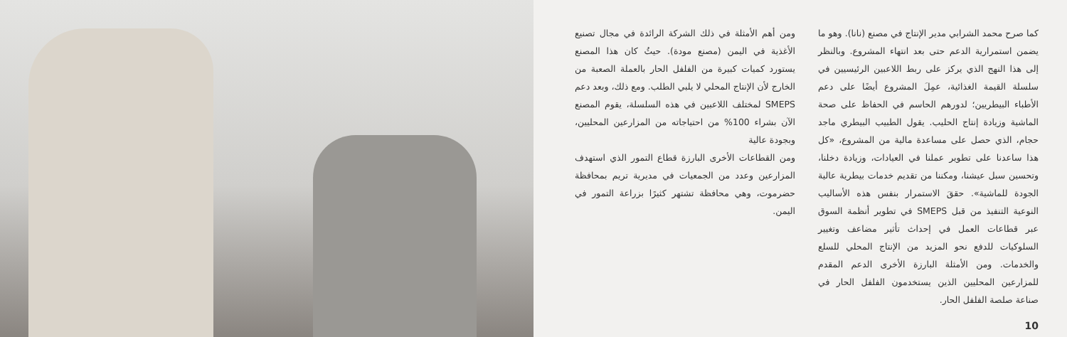كما صرح محمد الشرابي مدير الإنتاج في مصنع (نانا). وهو ما يضمن استمرارية الدعم حتى بعد انتهاء المشروع. وبالنظر إلى هذا النهج الذي يركز على ربط اللاعبين الرئيسيين في سلسلة القيمة الغذائية، عمِلَ المشروع أيضًا على دعم الأطباء البيطريين؛ لدورهم الحاسم في الحفاظ على صحة الماشية وزيادة إنتاج الحليب. يقول الطبيب البيطري ماجد حجام، الذي حصل على مساعدة مالية من المشروع، «كل هذا ساعدنا على تطوير عملنا في العيادات، وزيادة دخلنا، وتحسين سبل عيشنا، ومكننا من تقديم خدمات بيطرية عالية الجودة للماشية». حققَ الاستمرار بنفس هذه الأساليب النوعية التنفيذ من قبل SMEPS في تطوير أنظمة السوق عبر قطاعات العمل في إحداث تأثير مضاعف وتغيير السلوكيات للدفع نحو المزيد من الإنتاج المحلي للسلع والخدمات. ومن الأمثلة البارزة الأخرى الدعم المقدم للمزارعين المحليين الذين يستخدمون الفلفل الحار في صناعة صلصة الفلفل الحار.
ومن أهم الأمثلة في ذلك الشركة الرائدة في مجال تصنيع الأغذية في اليمن (مصنع مودة). حيثُ كان هذا المصنع يستورد كميات كبيرة من الفلفل الحار بالعملة الصعبة من الخارج لأن الإنتاج المحلي لا يلبي الطلب. ومع ذلك، وبعد دعم SMEPS لمختلف اللاعبين في هذه السلسلة، يقوم المصنع الآن بشراء 100% من احتياجاته من المزارعين المحليين، وبجودة عالية
ومن القطاعات الأخرى البارزة قطاع التمور الذي استهدف المزارعين وعدد من الجمعيات في مديرية تريم بمحافظة حضرموت، وهي محافظة تشتهر كثيرًا بزراعة التمور في اليمن.
10